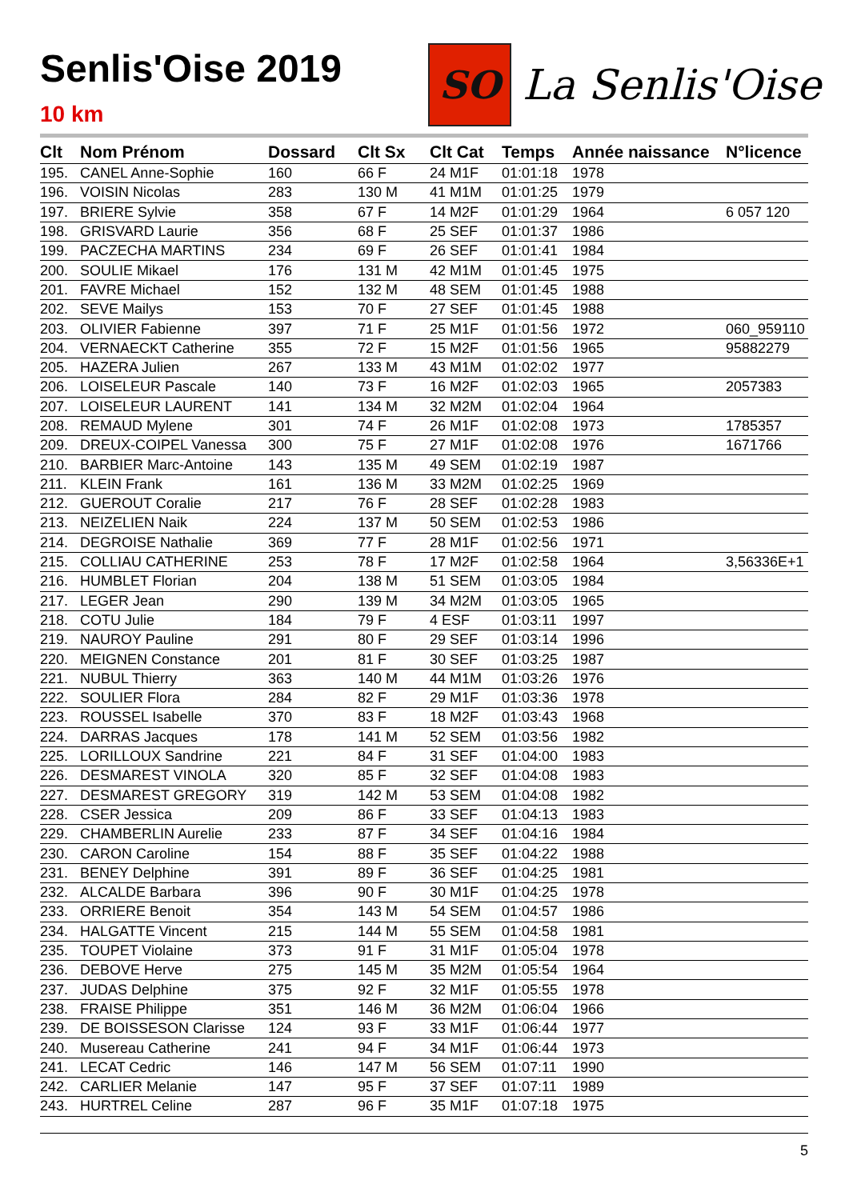Senlis'Oise 2019
10 km
SO
La Senlis'Oise
| Clt | Nom Prénom | Dossard | Clt Sx | Clt Cat | Temps | Année naissance | N°licence |
| --- | --- | --- | --- | --- | --- | --- | --- |
| 195. | CANEL Anne-Sophie | 160 | 66 F | 24 M1F | 01:01:18 | 1978 | |
| 196. | VOISIN Nicolas | 283 | 130 M | 41 M1M | 01:01:25 | 1979 | |
| 197. | BRIERE Sylvie | 358 | 67 F | 14 M2F | 01:01:29 | 1964 | 6 057 120 |
| 198. | GRISVARD Laurie | 356 | 68 F | 25 SEF | 01:01:37 | 1986 | |
| 199. | PACZECHA MARTINS | 234 | 69 F | 26 SEF | 01:01:41 | 1984 | |
| 200. | SOULIE Mikael | 176 | 131 M | 42 M1M | 01:01:45 | 1975 | |
| 201. | FAVRE Michael | 152 | 132 M | 48 SEM | 01:01:45 | 1988 | |
| 202. | SEVE Mailys | 153 | 70 F | 27 SEF | 01:01:45 | 1988 | |
| 203. | OLIVIER Fabienne | 397 | 71 F | 25 M1F | 01:01:56 | 1972 | 060_959110 |
| 204. | VERNAECKT Catherine | 355 | 72 F | 15 M2F | 01:01:56 | 1965 | 95882279 |
| 205. | HAZERA Julien | 267 | 133 M | 43 M1M | 01:02:02 | 1977 | |
| 206. | LOISELEUR Pascale | 140 | 73 F | 16 M2F | 01:02:03 | 1965 | 2057383 |
| 207. | LOISELEUR LAURENT | 141 | 134 M | 32 M2M | 01:02:04 | 1964 | |
| 208. | REMAUD Mylene | 301 | 74 F | 26 M1F | 01:02:08 | 1973 | 1785357 |
| 209. | DREUX-COIPEL Vanessa | 300 | 75 F | 27 M1F | 01:02:08 | 1976 | 1671766 |
| 210. | BARBIER Marc-Antoine | 143 | 135 M | 49 SEM | 01:02:19 | 1987 | |
| 211. | KLEIN Frank | 161 | 136 M | 33 M2M | 01:02:25 | 1969 | |
| 212. | GUEROUT Coralie | 217 | 76 F | 28 SEF | 01:02:28 | 1983 | |
| 213. | NEIZELIEN Naik | 224 | 137 M | 50 SEM | 01:02:53 | 1986 | |
| 214. | DEGROISE Nathalie | 369 | 77 F | 28 M1F | 01:02:56 | 1971 | |
| 215. | COLLIAU CATHERINE | 253 | 78 F | 17 M2F | 01:02:58 | 1964 | 3,56336E+1 |
| 216. | HUMBLET Florian | 204 | 138 M | 51 SEM | 01:03:05 | 1984 | |
| 217. | LEGER Jean | 290 | 139 M | 34 M2M | 01:03:05 | 1965 | |
| 218. | COTU Julie | 184 | 79 F | 4 ESF | 01:03:11 | 1997 | |
| 219. | NAUROY Pauline | 291 | 80 F | 29 SEF | 01:03:14 | 1996 | |
| 220. | MEIGNEN Constance | 201 | 81 F | 30 SEF | 01:03:25 | 1987 | |
| 221. | NUBUL Thierry | 363 | 140 M | 44 M1M | 01:03:26 | 1976 | |
| 222. | SOULIER Flora | 284 | 82 F | 29 M1F | 01:03:36 | 1978 | |
| 223. | ROUSSEL Isabelle | 370 | 83 F | 18 M2F | 01:03:43 | 1968 | |
| 224. | DARRAS Jacques | 178 | 141 M | 52 SEM | 01:03:56 | 1982 | |
| 225. | LORILLOUX Sandrine | 221 | 84 F | 31 SEF | 01:04:00 | 1983 | |
| 226. | DESMAREST VINOLA | 320 | 85 F | 32 SEF | 01:04:08 | 1983 | |
| 227. | DESMAREST GREGORY | 319 | 142 M | 53 SEM | 01:04:08 | 1982 | |
| 228. | CSER Jessica | 209 | 86 F | 33 SEF | 01:04:13 | 1983 | |
| 229. | CHAMBERLIN Aurelie | 233 | 87 F | 34 SEF | 01:04:16 | 1984 | |
| 230. | CARON Caroline | 154 | 88 F | 35 SEF | 01:04:22 | 1988 | |
| 231. | BENEY Delphine | 391 | 89 F | 36 SEF | 01:04:25 | 1981 | |
| 232. | ALCALDE Barbara | 396 | 90 F | 30 M1F | 01:04:25 | 1978 | |
| 233. | ORRIERE Benoit | 354 | 143 M | 54 SEM | 01:04:57 | 1986 | |
| 234. | HALGATTE Vincent | 215 | 144 M | 55 SEM | 01:04:58 | 1981 | |
| 235. | TOUPET Violaine | 373 | 91 F | 31 M1F | 01:05:04 | 1978 | |
| 236. | DEBOVE Herve | 275 | 145 M | 35 M2M | 01:05:54 | 1964 | |
| 237. | JUDAS Delphine | 375 | 92 F | 32 M1F | 01:05:55 | 1978 | |
| 238. | FRAISE Philippe | 351 | 146 M | 36 M2M | 01:06:04 | 1966 | |
| 239. | DE BOISSESON Clarisse | 124 | 93 F | 33 M1F | 01:06:44 | 1977 | |
| 240. | Musereau Catherine | 241 | 94 F | 34 M1F | 01:06:44 | 1973 | |
| 241. | LECAT Cedric | 146 | 147 M | 56 SEM | 01:07:11 | 1990 | |
| 242. | CARLIER Melanie | 147 | 95 F | 37 SEF | 01:07:11 | 1989 | |
| 243. | HURTREL Celine | 287 | 96 F | 35 M1F | 01:07:18 | 1975 | |
5